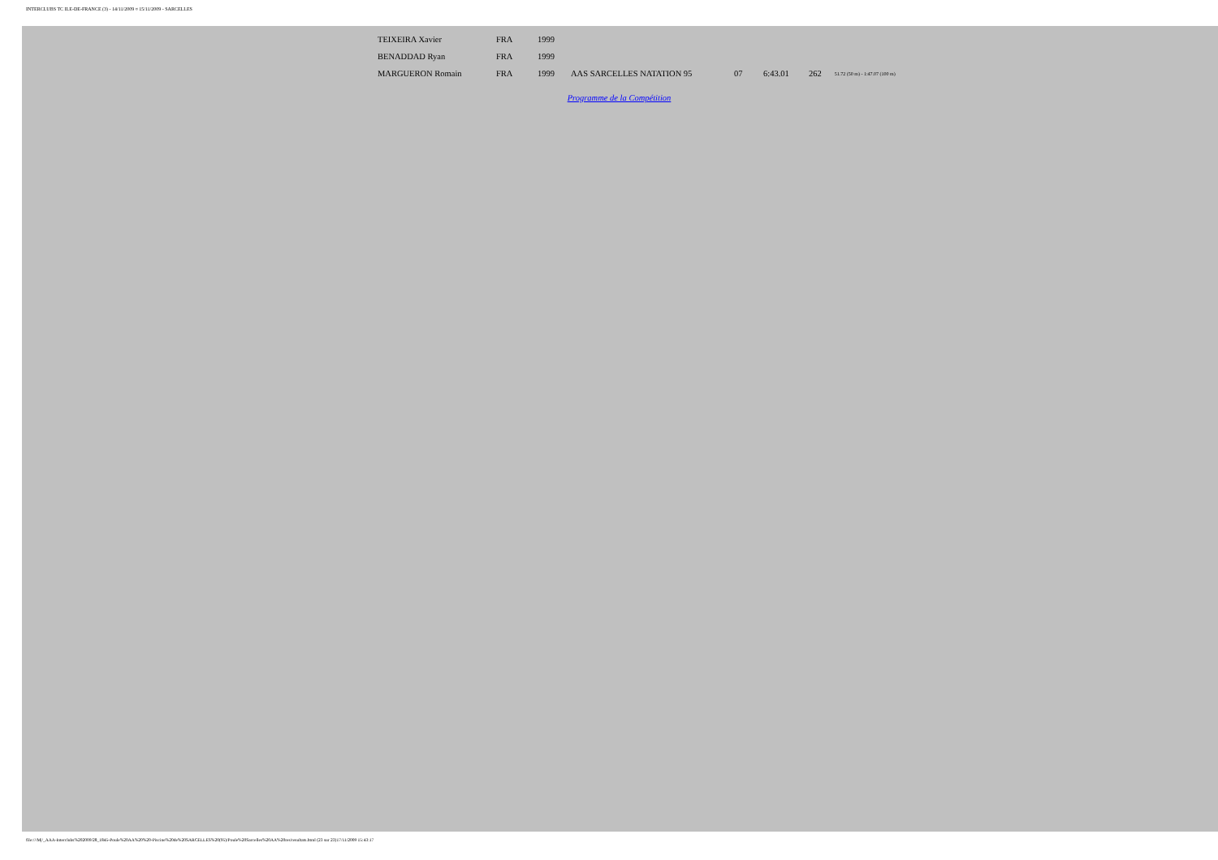INTERCLUBS TC ILE-DE-FRANCE (3) - 14/11/2009 ¤ 15/11/2009 - SARCELLES
| TEIXEIRA Xavier | FRA | 1999 | | | | | |
| BENADDAD Ryan | FRA | 1999 | | | | | |
| MARGUERON Romain | FRA | 1999 | AAS SARCELLES NATATION 95 | 07 | 6:43.01 | 262 | 51.72 (50 m) - 1:47.07 (100 m) |
Programme de la Compétition
file:///M|/_AAA-Interclubs%202009/28_1845-Poule%20AA%20%20-Piscine%20de%20SARCELLES%20(95)/Poule%20Sarcelles%20AA%20res/resultats.html (23 sur 23)17/11/2009 15:43:17